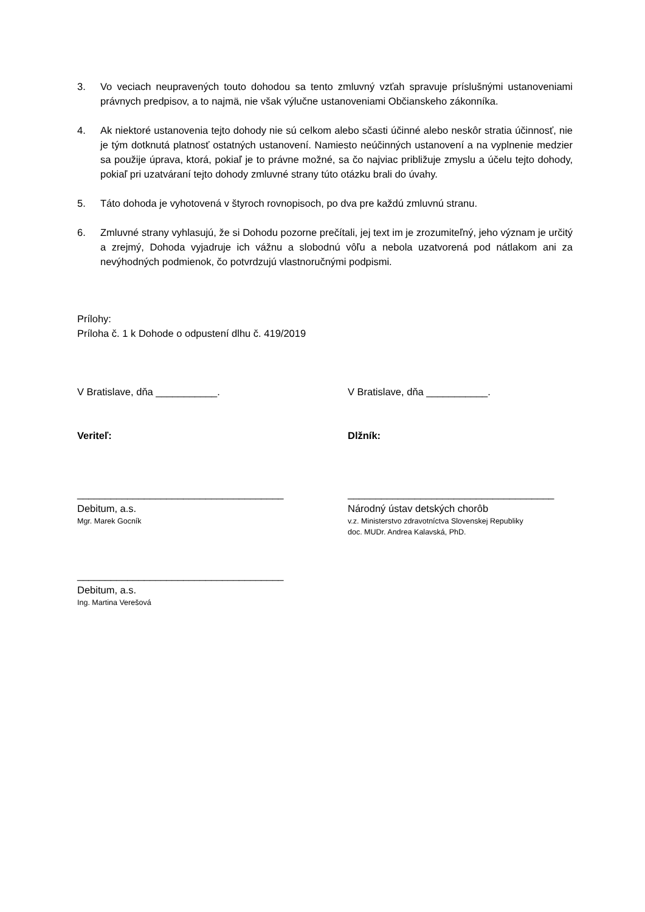3. Vo veciach neupravených touto dohodou sa tento zmluvný vzťah spravuje príslušnými ustanoveniami právnych predpisov, a to najmä, nie však výlučne ustanoveniami Občianskeho zákonníka.
4. Ak niektoré ustanovenia tejto dohody nie sú celkom alebo sčasti účinné alebo neskôr stratia účinnosť, nie je tým dotknutá platnosť ostatných ustanovení. Namiesto neúčinných ustanovení a na vyplnenie medzier sa použije úprava, ktorá, pokiaľ je to právne možné, sa čo najviac približuje zmyslu a účelu tejto dohody, pokiaľ pri uzatváraní tejto dohody zmluvné strany túto otázku brali do úvahy.
5. Táto dohoda je vyhotovená v štyroch rovnopisoch, po dva pre každú zmluvnú stranu.
6. Zmluvné strany vyhlasujú, že si Dohodu pozorne prečítali, jej text im je zrozumiteľný, jeho význam je určitý a zrejmý, Dohoda vyjadruje ich vážnu a slobodnú vôľu a nebola uzatvorená pod nátlakom ani za nevýhodných podmienok, čo potvrdzujú vlastnoručnými podpismi.
Prílohy:
Príloha č. 1 k Dohode o odpustení dlhu č. 419/2019
V Bratislave, dňa ___________. V Bratislave, dňa ___________.
Veriteľ: Dlžník:
_____________________________________
Debitum, a.s.
Mgr. Marek Gocník
_____________________________________
Národný ústav detských chorôb
v.z. Ministerstvo zdravotníctva Slovenskej Republiky
doc. MUDr. Andrea Kalavská, PhD.
_____________________________________
Debitum, a.s.
Ing. Martina Verešová